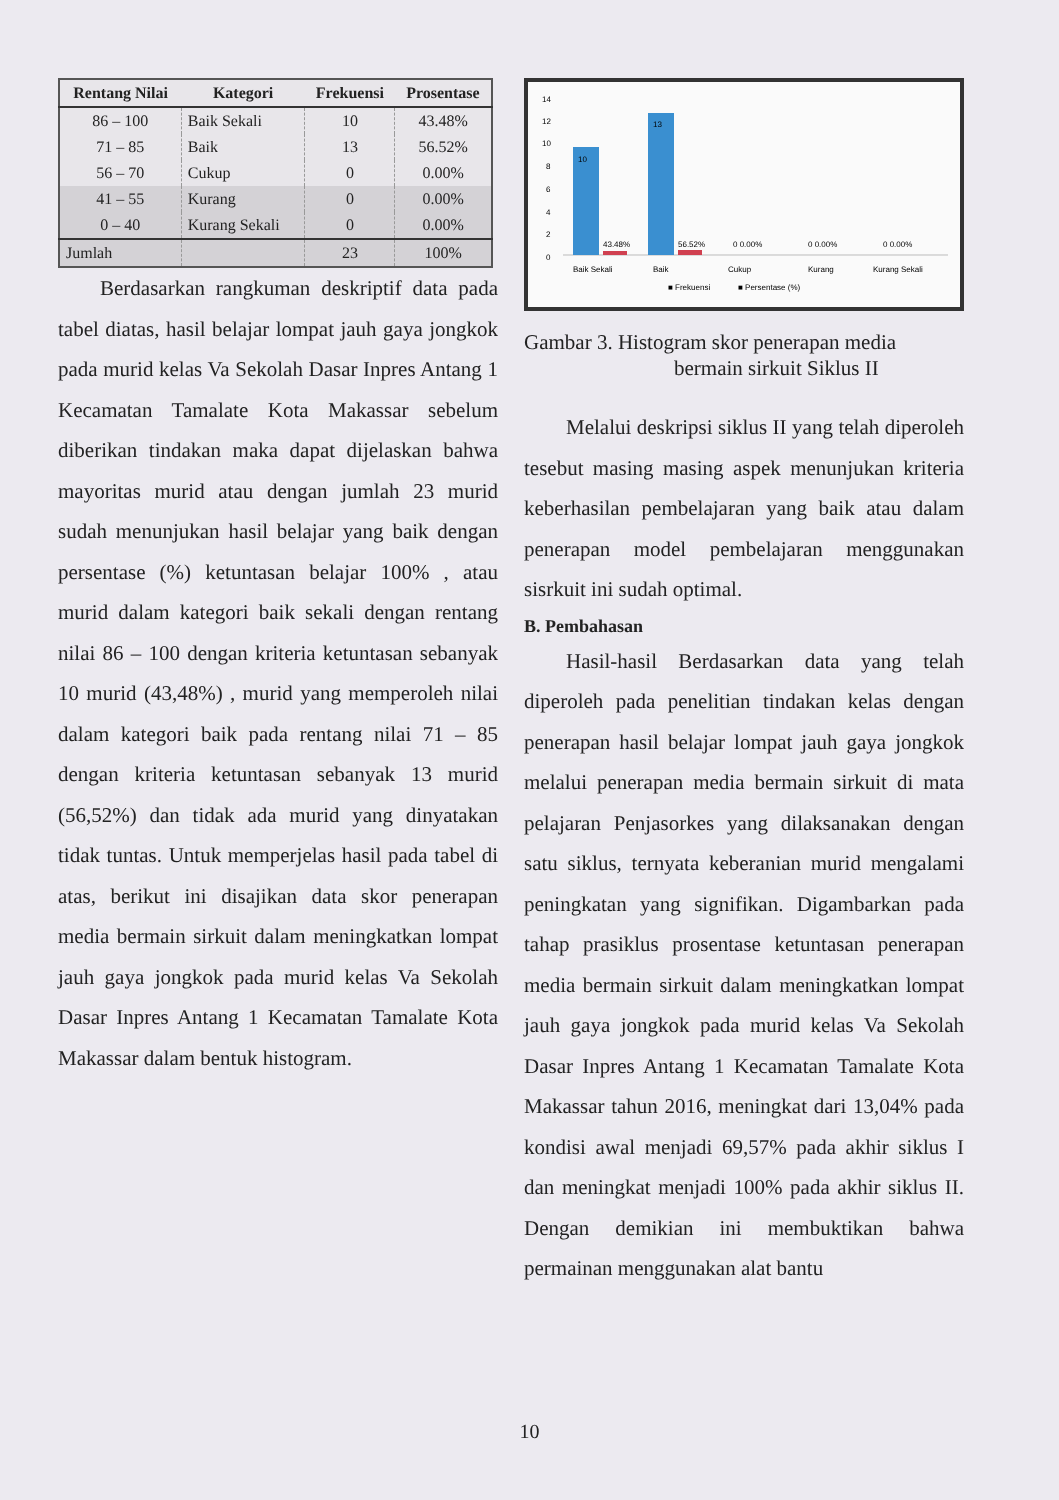| Rentang Nilai | Kategori | Frekuensi | Prosentase |
| --- | --- | --- | --- |
| 86 – 100 | Baik Sekali | 10 | 43.48% |
| 71 – 85 | Baik | 13 | 56.52% |
| 56 – 70 | Cukup | 0 | 0.00% |
| 41 – 55 | Kurang | 0 | 0.00% |
| 0 – 40 | Kurang Sekali | 0 | 0.00% |
| Jumlah | | 23 | 100% |
Berdasarkan rangkuman deskriptif data pada tabel diatas, hasil belajar lompat jauh gaya jongkok pada murid kelas Va Sekolah Dasar Inpres Antang 1 Kecamatan Tamalate Kota Makassar sebelum diberikan tindakan maka dapat dijelaskan bahwa mayoritas murid atau dengan jumlah 23 murid sudah menunjukan hasil belajar yang baik dengan persentase (%) ketuntasan belajar 100% , atau murid dalam kategori baik sekali dengan rentang nilai 86 – 100 dengan kriteria ketuntasan sebanyak 10 murid (43,48%) , murid yang memperoleh nilai dalam kategori baik pada rentang nilai 71 – 85 dengan kriteria ketuntasan sebanyak 13 murid (56,52%) dan tidak ada murid yang dinyatakan tidak tuntas. Untuk memperjelas hasil pada tabel di atas, berikut ini disajikan data skor penerapan media bermain sirkuit dalam meningkatkan lompat jauh gaya jongkok pada murid kelas Va Sekolah Dasar Inpres Antang 1 Kecamatan Tamalate Kota Makassar dalam bentuk histogram.
14
12
10
8
6
4
2
0
10
13
43.48%
56.52%
0 0.00%
0 0.00%
0 0.00%
Baik Sekali
Baik
Cukup
Kurang
Kurang Sekali
■ Frekuensi
■ Persentase (%)
Gambar 3. Histogram skor penerapan media
bermain sirkuit Siklus II
Melalui deskripsi siklus II yang telah diperoleh tesebut masing masing aspek menunjukan kriteria keberhasilan pembelajaran yang baik atau dalam penerapan model pembelajaran menggunakan sisrkuit ini sudah optimal.
B. Pembahasan
Hasil-hasil Berdasarkan data yang telah diperoleh pada penelitian tindakan kelas dengan penerapan hasil belajar lompat jauh gaya jongkok melalui penerapan media bermain sirkuit di mata pelajaran Penjasorkes yang dilaksanakan dengan satu siklus, ternyata keberanian murid mengalami peningkatan yang signifikan. Digambarkan pada tahap prasiklus prosentase ketuntasan penerapan media bermain sirkuit dalam meningkatkan lompat jauh gaya jongkok pada murid kelas Va Sekolah Dasar Inpres Antang 1 Kecamatan Tamalate Kota Makassar tahun 2016, meningkat dari 13,04% pada kondisi awal menjadi 69,57% pada akhir siklus I dan meningkat menjadi 100% pada akhir siklus II. Dengan demikian ini membuktikan bahwa permainan menggunakan alat bantu
10